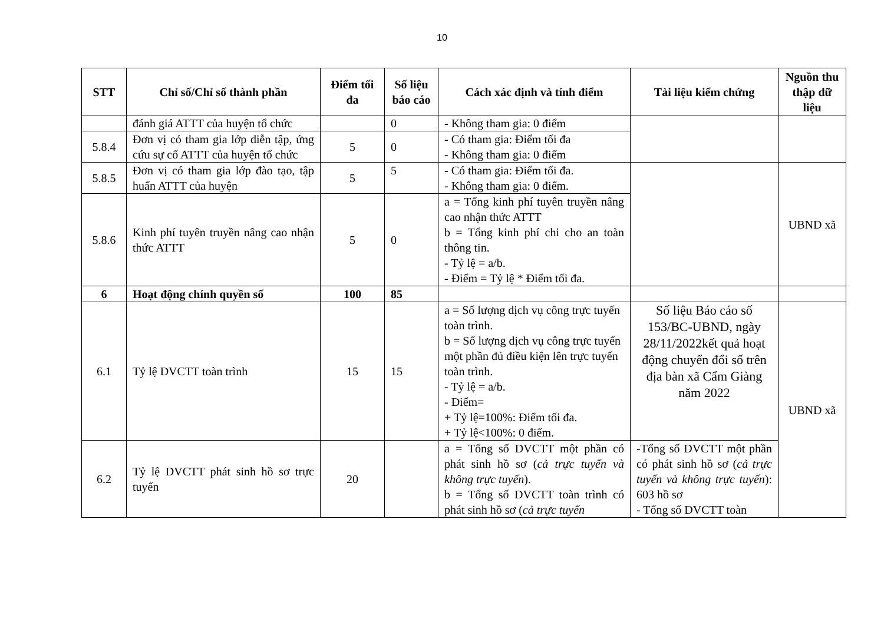10
| STT | Chỉ số/Chỉ số thành phần | Điểm tối đa | Số liệu báo cáo | Cách xác định và tính điểm | Tài liệu kiểm chứng | Nguồn thu thập dữ liệu |
| --- | --- | --- | --- | --- | --- | --- |
| | đánh giá ATTT của huyện tổ chức | | 0 | - Không tham gia: 0 điểm | | |
| 5.8.4 | Đơn vị có tham gia lớp diễn tập, ứng cứu sự cố ATTT của huyện tổ chức | 5 | 0 | - Có tham gia: Điểm tối đa - Không tham gia: 0 điểm | | |
| 5.8.5 | Đơn vị có tham gia lớp đào tạo, tập huấn ATTT của huyện | 5 | 5 | - Có tham gia: Điểm tối đa. - Không tham gia: 0 điểm. | | UBND xã |
| 5.8.6 | Kinh phí tuyên truyền nâng cao nhận thức ATTT | 5 | 0 | a = Tổng kinh phí tuyên truyền nâng cao nhận thức ATTT b = Tổng kinh phí chi cho an toàn thông tin. - Tỷ lệ = a/b. - Điểm = Tỷ lệ * Điểm tối đa. | | |
| 6 | Hoạt động chính quyền số | 100 | 85 | | | |
| 6.1 | Tỷ lệ DVCTT toàn trình | 15 | 15 | a = Số lượng dịch vụ công trực tuyến toàn trình. b = Số lượng dịch vụ công trực tuyến một phần đủ điều kiện lên trực tuyến toàn trình. - Tỷ lệ = a/b. - Điểm= + Tỷ lệ=100%: Điểm tối đa. + Tỷ lệ<100%: 0 điểm. | Số liệu Báo cáo số 153/BC-UBND, ngày 28/11/2022kết quả hoạt động chuyển đổi số trên địa bàn xã Cẩm Giàng năm 2022 | UBND xã |
| 6.2 | Tỷ lệ DVCTT phát sinh hồ sơ trực tuyến | 20 | | a = Tổng số DVCTT một phần có phát sinh hồ sơ ( cả trực tuyến và không trực tuyến ). b = Tổng số DVCTT toàn trình có phát sinh hồ sơ ( cả trực tuyến | -Tổng số DVCTT một phần có phát sinh hồ sơ ( cả trực tuyến và không trực tuyến ): 603 hồ sơ - Tổng số DVCTT toàn | |